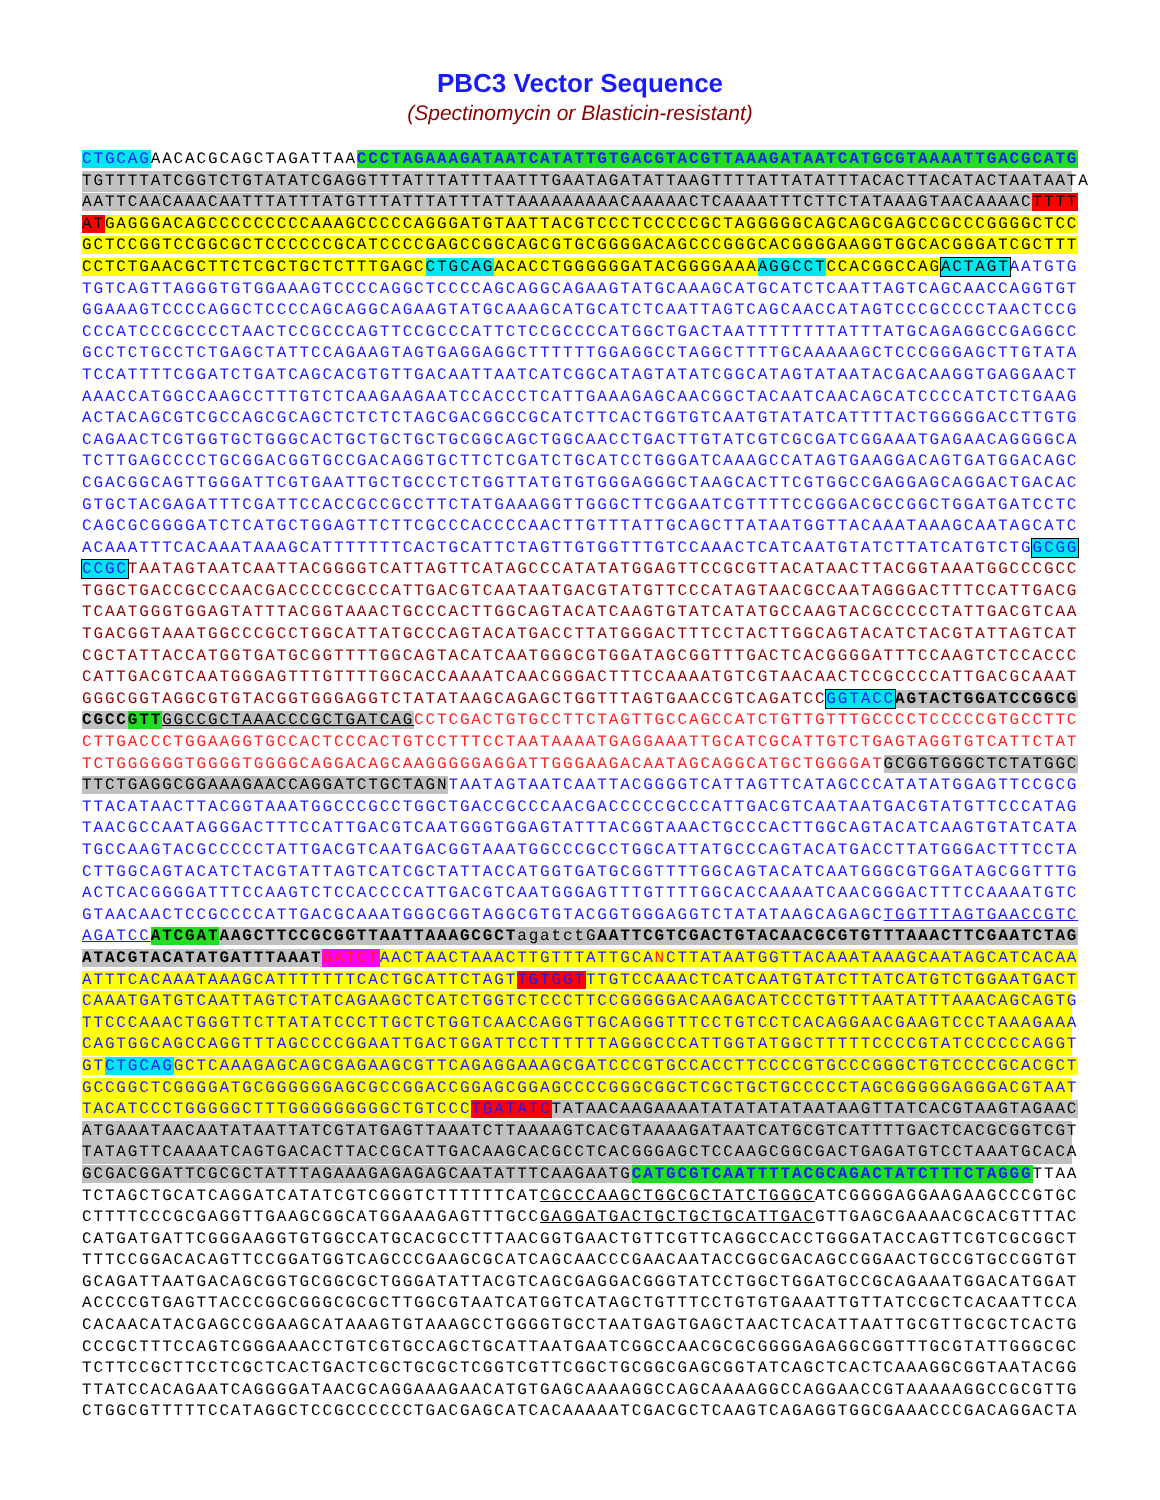PBC3 Vector Sequence
(Spectinomycin or Blasticin-resistant)
CTGCAG AACACGCAGCTAGATTAA CCCTAGAAAGATAATCATATTGTGACGTACGTTAAAGATAATCATGCGTAAAATTGACGCATG
TGTTTTATCGGTCTGTATATCGAGGTTTATTTATTTAATTTGAATAGATATTAAGTTTTATTATATTTACACTTACATACTAATAATA
AATTCAACAAACAATTTATTTATGTTTATTTATTTATTAAAAAAAAACAAAAACTCAAAATTTCTTCTATAAAGTAACAAAAC TTTT
AT GAGGGACAGCCCCCCCCCAAAGCCCCCAGGGATGTAATTACGTCCCTCCCCCGCTAGGGGGCAGCAGCGAGCCGCCCGGGGCTCC
GCTCCGGTCCGGCGCTCCCCCCGCATCCCCGAGCCGGCAGCGTGCGGGGACAGCCCGGGCACGGGGAAGGTGGCACGGGATCGCTTT
CCTCTGAACGCTTCTCGCTGCTCTTTGAGC CTGCAG ACACCTGGGGGGATACGGGGAAA AGGCCT CCACGGCCAG ACTAGT AATGTG
TGTCAGTTAGGGTGTGGAAAGTCCCCAGGCTCCCCAGCAGGCAGAAGTATGCAAAGCATGCATCTCAATTAGTCAGCAACCAGGTGT
GGAAAGTCCCCAGGCTCCCCAGCAGGCAGAAGTATGCAAAGCATGCATCTCAATTAGTCAGCAACCATAGTCCCGCCCCTAACTCCG
CCCATCCCGCCCCTAACTCCGCCCAGTTCCGCCCATTCTCCGCCCCATGGCTGACTAATTTTTTTTATTTATGCAGAGGCCGAGGCC
GCCTCTGCCTCTGAGCTATTCCAGAAGTAGTGAGGAGGCTTTTTTGGAGGCCTAGGCTTTTGCAAAAAGCTCCCGGGAGCTTGTATA
TCCATTTTCGGATCTGATCAGCACGTGTTGACAATTAATCATCGGCATAGTATATCGGCATAGTATAATACGACAAGGTGAGGAACT
AAACCATGGCCAAGCCTTTGTCTCAAGAAGAATCCACCCTCATTGAAAGAGCAACGGCTACAATCAACAGCATCCCCATCTCTGAAG
ACTACAGCGTCGCCAGCGCAGCTCTCTCTAGCGACGGCCGCATCTTCACTGGTGTCAATGTATATCATTTTACTGGGGGACCTTGTG
CAGAACTCGTGGTGCTGGGCACTGCTGCTGCTGCGGCAGCTGGCAACCTGACTTGTATCGTCGCGATCGGAAATGAGAACAGGGGCA
TCTTGAGCCCCTGCGGACGGTGCCGACAGGTGCTTCTCGATCTGCATCCTGGGATCAAAGCCATAGTGAAGGACAGTGATGGACAGC
CGACGGCAGTTGGGATTCGTGAATTGCTGCCCTCTGGTTATGTGTGGGAGGGCTAAGCACTTCGTGGCCGAGGAGCAGGACTGACAC
GTGCTACGAGATTTCGATTCCACCGCCGCCTTCTATGAAAGGTTGGGCTTCGGAATCGTTTTCCGGGACGCCGGCTGGATGATCCTC
CAGCGCGGGGATCTCATGCTGGAGTTCTTCGCCCACCCCAACTTGTTTATTGCAGCTTATAATGGTTACAAATAAAGCAATAGCATC
ACAAATTTCACAAATAAAGCATTTTTTTCACTGCATTCTAGTTGTGGTTTGTCCAAACTCATCAATGTATCTTATCATGTCTG GCGG
CCGC TAATAGTAATCAATTACGGGGTCATTAGTTCATAGCCCATATATGGAGTTCCGCGTTACATAACTTACGGTAAATGGCCCGCC
TGGCTGACCGCCCAACGACCCCCGCCCATTGACGTCAATAATGACGTATGTTCCCATAGTAACGCCAATAGGGACTTTCCATTGACG
TCAATGGGTGGAGTATTTACGGTAAACTGCCCACTTGGCAGTACATCAAGTGTATCATATGCCAAGTACGCCCCCTATTGACGTCAA
TGACGGTAAATGGCCCGCCTGGCATTATGCCCAGTACATGACCTTATGGGACTTTCCTACTTGGCAGTACATCTACGTATTAGTCAT
CGCTATTACCATGGTGATGCGGTTTTGGCAGTACATCAATGGGCGTGGATAGCGGTTTGACTCACGGGGATTTCCAAGTCTCCACCC
CATTGACGTCAATGGGAGTTTGTTTTGGCACCAAAATCAACGGGACTTTCCAAAATGTCGTAACAACTCCGCCCCATTGACGCAAAT
GGGCGGTAGGCGTGTACGGTGGGAGGTCTATATAAGCAGAGCTGGTTTAGTGAACCGTCAGATCC GGTACC AGTACTGGATCCGGCG
CGCC GTT GGCCGCTAAACCCGCTGATCAG CCTCGACTGTGCCTTCTAGTTGCCAGCCATCTGTTGTTTGCCCCTCCCCCGTGCCTTC
CTTGACCCTGGAAGGTGCCACTCCCACTGTCCTTTCCTAATAAAATGAGGAAATTGCATCGCATTGTCTGAGTAGGTGTCATTCTAT
TCTGGGGGGTGGGGTGGGGCAGGACAGCAAGGGGGAGGATTGGGAAGACAATAGCAGGCATGCTGGGGAT GCGGTGGGCTCTATGGC
TTCTGAGGCGGAAAGAACCAGGATCTGCTAGN TAATAGTAATCAATTACGGGGTCATTAGTTCATAGCCCATATATGGAGTTCCGCG
TTACATAACTTACGGTAAATGGCCCGCCTGGCTGACCGCCCAACGACCCCCGCCCATTGACGTCAATAATGACGTATGTTCCCATAG
TAACGCCAATAGGGACTTTCCATTGACGTCAATGGGTGGAGTATTTACGGTAAACTGCCCACTTGGCAGTACATCAAGTGTATCATA
TGCCAAGTACGCCCCCTATTGACGTCAATGACGGTAAATGGCCCGCCTGGCATTATGCCCAGTACATGACCTTATGGGACTTTCCTA
CTTGGCAGTACATCTACGTATTAGTCATCGCTATTACCATGGTGATGCGGTTTTGGCAGTACATCAATGGGCGTGGATAGCGGTTTG
ACTCACGGGGATTTCCAAGTCTCCACCCCATTGACGTCAATGGGAGTTTGTTTTGGCACCAAAATCAACGGGACTTTCCAAAATGTC
GTAACAACTCCGCCCCATTGACGCAAATGGGCGGTAGGCGTGTACGGTGGGAGGTCTATATAAGCAGAGCTGGTTTAGTGAACCGTC
AGATCC ATCGAT AAGCTTCCGCGGTTAATTAAAGCGCT agatctG AATTCGTCGACTGTACAACGCGTGTTTAAACTTCGAATCTAG
ATACGTACATATGATTTAAAT GATCT AACTAACTAAACTTGTTTATTGCA NCTTATAATGGTTACAAATAAAGCAATAGCATCACAA
ATTTCACAAATAAAGCATTTTTTTCACTGCATTCTAGT TGTGGT TTGTCCAAACTCATCAATGTATCTTATCATGTCTGGAATGACT
CAAATGATGTCAATTAGTCTATCAGAAGCTCATCTGGTCTCCCTTCCGGGGGACAAGACATCCCTGTTTAATATTTAAACAGCAGTG
TTCCCAAACTGGGTTCTTATATCCCTTGCTCTGGTCAACCAGGTTGCAGGGTTTCCTGTCCTCACAGGAACGAAGTCCCTAAAGAAA
CAGTGGCAGCCAGGTTTAGCCCCGGAATTGACTGGATTCCTTTTTTAGGGCCCATTGGTATGGCTTTTTCCCCGTATCCCCCCAGGT
GT CTGCAG GCTCAAAGAGCAGCGAGAAGCGTTCAGAGGAAAGCGATCCCGTGCCACCTTCCCCGTGCCCGGGCTGTCCCCGCACGCT
GCCGGCTCGGGGATGCGGGGGGAGCGCCGGACCGGAGCGGAGCCCCGGGCGGCTCGCTGCTGCCCCCTAGCGGGGGAGGGACGTAAT
TACATCCCTGGGGGCTTTGGGGGGGGGCTGTCCC TGATATC TATAACAAGAAAATATATATATAATAAGTTATCACGTAAGTAGAAC
ATGAAATAACAATATAATTATCGTATGAGTTAAATCTTAAAAGTCACGTAAAAGATAATCATGCGTCATTTTGACTCACGCGGTCGT
TATAGTTCAAAATCAGTGACACTTACCGCATTGACAAGCACGCCTCACGGGAGCTCCAAGCGGCGACTGAGATGTCCTAAATGCACA
GCGACGGATTCGCGCTATTTAGAAAGAGAGAGCAATATTTCAAGAATG CATGCGTCAATTTTACGCAGACTATCTTTCTAGGG TTAA
TCTAGCTGCATCAGGATCATATCGTCGGGTCTTTTTTCATCGCCCAAGCTGGCGCTATCTGGGCATCGGGGAGGAAGAAGCCCGTGC
CTTTTCCCGCGAGGTTGAAGCGGCATGGAAAGAGTTTGCCGAGGATGACTGCTGCTGCATTGACGTTGAGCGAAAACGCACGTTTAC
CATGATGATTCGGGAAGGTGTGGCCATGCACGCCTTTAACGGTGAACTGTTCGTTCAGGCCACCTGGGATACCAGTTCGTCGCGGCT
TTTCCGGACACAGTTCCGGATGGTCAGCCCGAAGCGCATCAGCAACCCGAACAATACCGGCGACAGCCGGAACTGCCGTGCCGGTGT
GCAGATTAATGACAGCGGTGCGGCGCTGGGATATTACGTCAGCGAGGACGGGTATCCTGGCTGGATGCCGCAGAAATGGACATGGAT
ACCCCGTGAGTTACCCGGCGGGCGCGCTTGGCGTAATCATGGTCATAGCTGTTTCCTGTGTGAAATTGTTATCCGCTCACAATTCCA
CACAACATACGAGCCGGAAGCATAAAGTGTAAAGCCTGGGGTGCCTAATGAGTGAGCTAACTCACATTAATTGCGTTGCGCTCACTG
CCCGCTTTCCAGTCGGGAAACCTGTCGTGCCAGCTGCATTAATGAATCGGCCAACGCGCGGGGAGAGGCGGTTTGCGTATTGGGCGC
TCTTCCGCTTCCTCGCTCACTGACTCGCTGCGCTCGGTCGTTCGGCTGCGGCGAGCGGTATCAGCTCACTCAAAGGCGGTAATACGG
TTATCCACAGAATCAGGGGATAACGCAGGAAAGAACATGTGAGCAAAAGGCCAGCAAAAGGCCAGGAACCGTAAAAAGGCCGCGTTG
CTGGCGTTTTTCCATAGGCTCCGCCCCCCTGACGAGCATCACAAAAATCGACGCTCAAGTCAGAGGTGGCGAAACCCGACAGGACTA